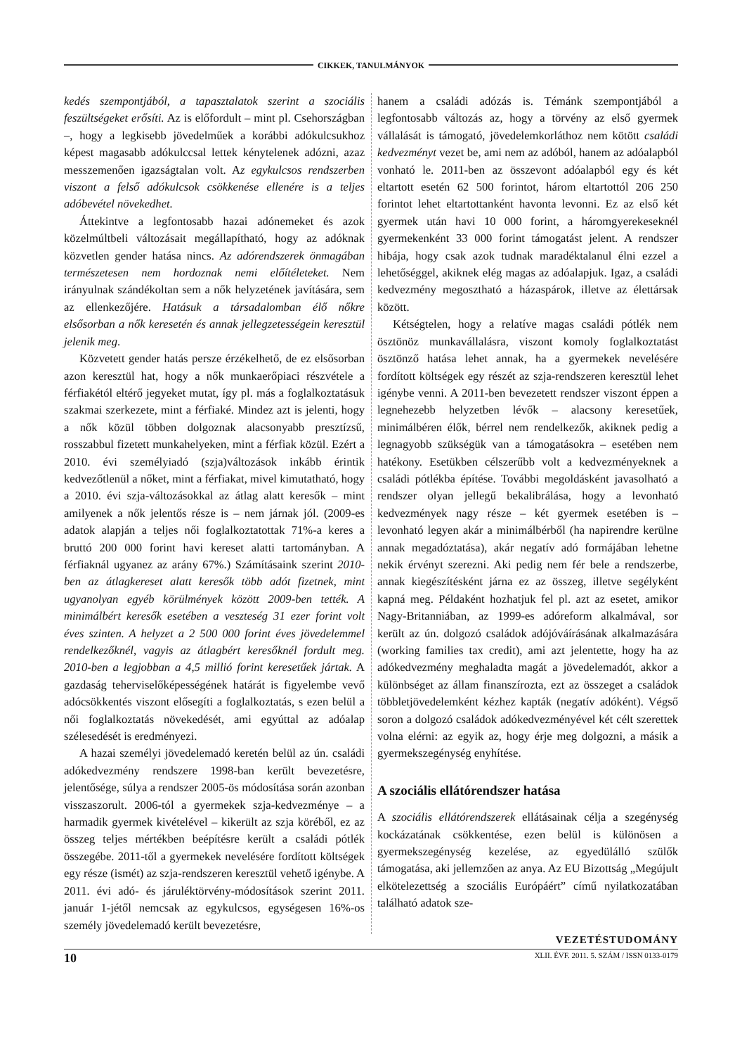CIKKEK, TANULMÁNYOK
kedés szempontjából, a tapasztalatok szerint a szociális feszültségeket erősíti. Az is előfordult – mint pl. Csehországban –, hogy a legkisebb jövedelműek a korábbi adókulcsukhoz képest magasabb adókulccsal lettek kénytelenek adózni, azaz messzemenően igazságtalan volt. Az egykulcsos rendszerben viszont a felső adókulcsok csökkenése ellenére is a teljes adóbevétel növekedhet.
Áttekintve a legfontosabb hazai adónemeket és azok közelmúltbeli változásait megállapítható, hogy az adóknak közvetlen gender hatása nincs. Az adórendszerek önmagában természetesen nem hordoznak nemi előítéleteket. Nem irányulnak szándékoltan sem a nők helyzetének javítására, sem az ellenkezőjére. Hatásuk a társadalomban élő nőkre elsősorban a nők keresetén és annak jellegzetességein keresztül jelenik meg.
Közvetett gender hatás persze érzékelhető, de ez elsősorban azon keresztül hat, hogy a nők munkaerőpiaci részvétele a férfiakétól eltérő jegyeket mutat, így pl. más a foglalkoztatásuk szakmai szerkezete, mint a férfiaké. Mindez azt is jelenti, hogy a nők közül többen dolgoznak alacsonyabb presztízsű, rosszabbul fizetett munkahelyeken, mint a férfiak közül. Ezért a 2010. évi személyiadó (szja)változások inkább érintik kedvezőtlenül a nőket, mint a férfiakat, mivel kimutatható, hogy a 2010. évi szja-változásokkal az átlag alatt keresők – mint amilyenek a nők jelentős része is – nem járnak jól. (2009-es adatok alapján a teljes női foglalkoztatottak 71%-a keres a bruttó 200 000 forint havi kereset alatti tartományban. A férfiaknál ugyanez az arány 67%.) Számításaink szerint 2010-ben az átlagkereset alatt keresők több adót fizetnek, mint ugyanolyan egyéb körülmények között 2009-ben tették. A minimálbért keresők esetében a veszteség 31 ezer forint volt éves szinten. A helyzet a 2 500 000 forint éves jövedelemmel rendelkezőknél, vagyis az átlagbért keresőknél fordult meg. 2010-ben a legjobban a 4,5 millió forint keresetűek jártak. A gazdaság teherviselőképességének határát is figyelembe vevő adócsökkentés viszont elősegíti a foglalkoztatás, s ezen belül a női foglalkoztatás növekedését, ami egyúttal az adóalap szélesedését is eredményezi.
A hazai személyi jövedelemadó keretén belül az ún. családi adókedvezmény rendszere 1998-ban került bevezetésre, jelentősége, súlya a rendszer 2005-ös módosítása során azonban visszaszorult. 2006-tól a gyermekek szja-kedvezménye – a harmadik gyermek kivételével – kikerült az szja köréből, ez az összeg teljes mértékben beépítésre került a családi pótlék összegébe. 2011-től a gyermekek nevelésére fordított költségek egy része (ismét) az szja-rendszeren keresztül vehető igénybe. A 2011. évi adó- és járuléktörvény-módosítások szerint 2011. január 1-jétől nemcsak az egykulcsos, egységesen 16%-os személy jövedelemadó került bevezetésre,
hanem a családi adózás is. Témánk szempontjából a legfontosabb változás az, hogy a törvény az első gyermek vállalását is támogató, jövedelemkorláthoz nem kötött családi kedvezményt vezet be, ami nem az adóból, hanem az adóalapból vonható le. 2011-ben az összevont adóalapból egy és két eltartott esetén 62 500 forintot, három eltartottól 206 250 forintot lehet eltartottanként havonta levonni. Ez az első két gyermek után havi 10 000 forint, a háromgyerekeseknél gyermekenként 33 000 forint támogatást jelent. A rendszer hibája, hogy csak azok tudnak maradéktalanul élni ezzel a lehetőséggel, akiknek elég magas az adóalapjuk. Igaz, a családi kedvezmény megosztható a házaspárok, illetve az élettársak között.
Kétségtelen, hogy a relatíve magas családi pótlék nem ösztönöz munkavállalásra, viszont komoly foglalkoztatást ösztönző hatása lehet annak, ha a gyermekek nevelésére fordított költségek egy részét az szja-rendszeren keresztül lehet igénybe venni. A 2011-ben bevezetett rendszer viszont éppen a legnehezebb helyzetben lévők – alacsony keresetűek, minimálbéren élők, bérrel nem rendelkezők, akiknek pedig a legnagyobb szükségük van a támogatásokra – esetében nem hatékony. Esetükben célszerűbb volt a kedvezményeknek a családi pótlékba építése. További megoldásként javasolható a rendszer olyan jellegű bekalibrálása, hogy a levonható kedvezmények nagy része – két gyermek esetében is – levonható legyen akár a minimálbérből (ha napirendre kerülne annak megadóztatása), akár negatív adó formájában lehetne nekik érvényt szerezni. Aki pedig nem fér bele a rendszerbe, annak kiegészítésként járna ez az összeg, illetve segélyként kapná meg. Példaként hozhatjuk fel pl. azt az esetet, amikor Nagy-Britanniában, az 1999-es adóreform alkalmával, sor került az ún. dolgozó családok adójóváírásának alkalmazására (working families tax credit), ami azt jelentette, hogy ha az adókedvezmény meghaladta magát a jövedelemadót, akkor a különbséget az állam finanszírozta, ezt az összeget a családok többletjövedelemként kézhez kapták (negatív adóként). Végső soron a dolgozó családok adókedvezményével két célt szerettek volna elérni: az egyik az, hogy érje meg dolgozni, a másik a gyermekszegénység enyhítése.
A szociális ellátórendszer hatása
A szociális ellátórendszerek ellátásainak célja a szegénység kockázatának csökkentése, ezen belül is különösen a gyermekszegénység kezelése, az egyedülálló szülők támogatása, aki jellemzően az anya. Az EU Bizottság „Megújult elkötelezettség a szociális Európáért” című nyilatkozatában található adatok sze-
VEZETÉSTUDOMÁNY
10 XLII. ÉVF. 2011. 5. SZÁM / ISSN 0133-0179